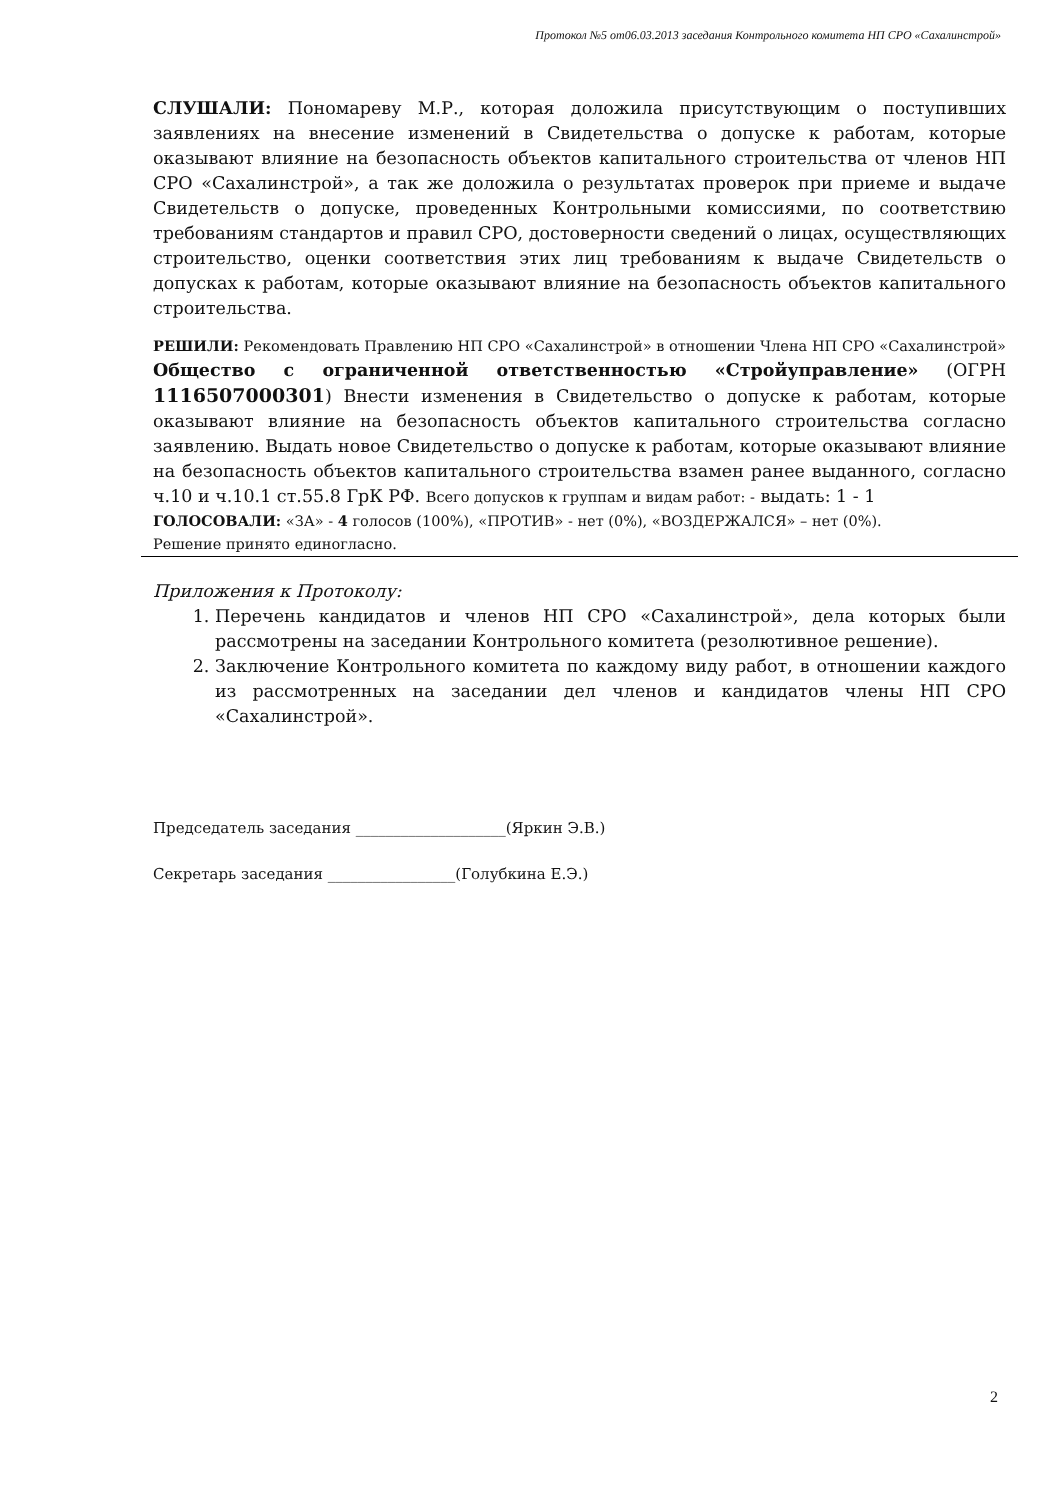Протокол №5 от06.03.2013 заседания Контрольного комитета НП СРО «Сахалинстрой»
СЛУШАЛИ: Пономареву М.Р., которая доложила присутствующим о поступивших заявлениях на внесение изменений в Свидетельства о допуске к работам, которые оказывают влияние на безопасность объектов капитального строительства от членов НП СРО «Сахалинстрой», а так же доложила о результатах проверок при приеме и выдаче Свидетельств о допуске, проведенных Контрольными комиссиями, по соответствию требованиям стандартов и правил СРО, достоверности сведений о лицах, осуществляющих строительство, оценки соответствия этих лиц требованиям к выдаче Свидетельств о допусках к работам, которые оказывают влияние на безопасность объектов капитального строительства.
РЕШИЛИ: Рекомендовать Правлению НП СРО «Сахалинстрой» в отношении Члена НП СРО «Сахалинстрой» Общество с ограниченной ответственностью «Стройуправление» (ОГРН 1116507000301) Внести изменения в Свидетельство о допуске к работам, которые оказывают влияние на безопасность объектов капитального строительства согласно заявлению. Выдать новое Свидетельство о допуске к работам, которые оказывают влияние на безопасность объектов капитального строительства взамен ранее выданного, согласно ч.10 и ч.10.1 ст.55.8 ГрК РФ. Всего допусков к группам и видам работ: - выдать: 1 - 1
ГОЛОСОВАЛИ: «ЗА» - 4 голосов (100%), «ПРОТИВ» - нет (0%), «ВОЗДЕРЖАЛСЯ» – нет (0%).
Решение принято единогласно.
Приложения к Протоколу:
1. Перечень кандидатов и членов НП СРО «Сахалинстрой», дела которых были рассмотрены на заседании Контрольного комитета (резолютивное решение).
2. Заключение Контрольного комитета по каждому виду работ, в отношении каждого из рассмотренных на заседании дел членов и кандидатов члены НП СРО «Сахалинстрой».
Председатель заседания ____________________(Яркин Э.В.)
Секретарь заседания _________________(Голубкина Е.Э.)
2